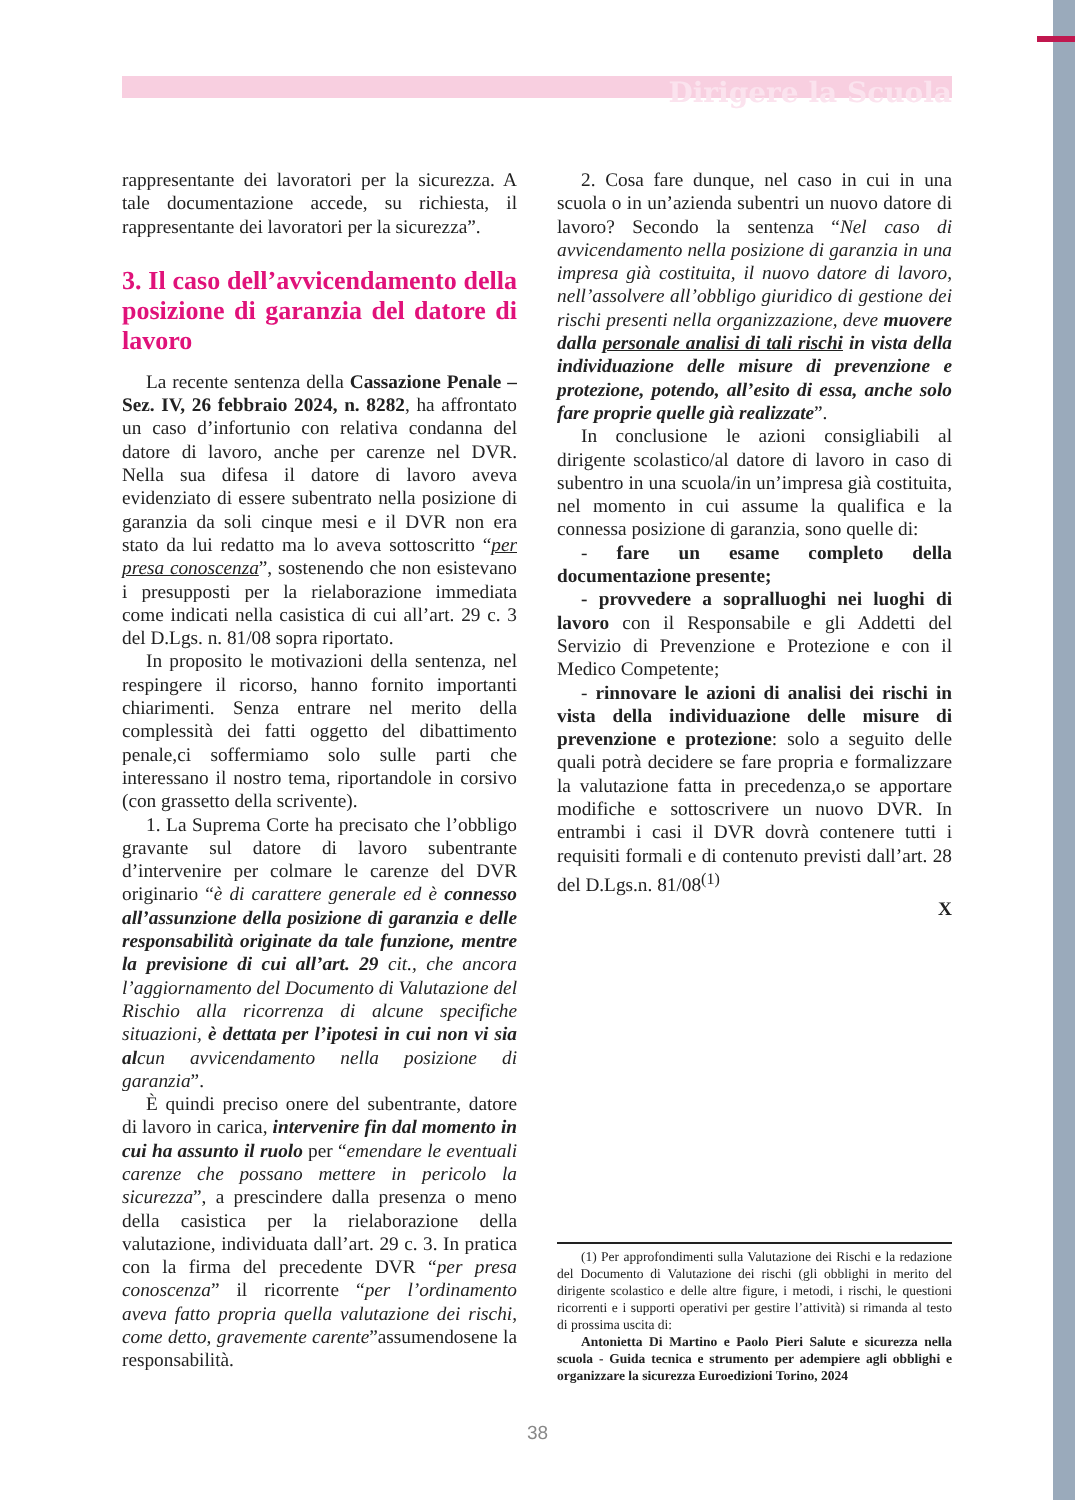Dirigere la Scuola
rappresentante dei lavoratori per la sicurezza. A tale documentazione accede, su richiesta, il rappresentante dei lavoratori per la sicurezza”.
3. Il caso dell’avvicendamento della posizione di garanzia del datore di lavoro
La recente sentenza della Cassazione Penale – Sez. IV, 26 febbraio 2024, n. 8282, ha affrontato un caso d’infortunio con relativa condanna del datore di lavoro, anche per carenze nel DVR. Nella sua difesa il datore di lavoro aveva evidenziato di essere subentrato nella posizione di garanzia da soli cinque mesi e il DVR non era stato da lui redatto ma lo aveva sottoscritto “per presa conoscenza”, sostenendo che non esistevano i presupposti per la rielaborazione immediata come indicati nella casistica di cui all’art. 29 c. 3 del D.Lgs. n. 81/08 sopra riportato.
In proposito le motivazioni della sentenza, nel respingere il ricorso, hanno fornito importanti chiarimenti. Senza entrare nel merito della complessità dei fatti oggetto del dibattimento penale,ci soffermiamo solo sulle parti che interessano il nostro tema, riportandole in corsivo (con grassetto della scrivente).
1. La Suprema Corte ha precisato che l’obbligo gravante sul datore di lavoro subentrante d’intervenire per colmare le carenze del DVR originario “è di carattere generale ed è connesso all’assunzione della posizione di garanzia e delle responsabilità originate da tale funzione, mentre la previsione di cui all’art. 29 cit., che ancora l’aggiornamento del Documento di Valutazione del Rischio alla ricorrenza di alcune specifiche situazioni, è dettata per l’ipotesi in cui non vi sia alcun avvicendamento nella posizione di garanzia”.
È quindi preciso onere del subentrante, datore di lavoro in carica, intervenire fin dal momento in cui ha assunto il ruolo per “emendare le eventuali carenze che possano mettere in pericolo la sicurezza”, a prescindere dalla presenza o meno della casistica per la rielaborazione della valutazione, individuata dall’art. 29 c. 3. In pratica con la firma del precedente DVR “per presa conoscenza” il ricorrente “per l’ordinamento aveva fatto propria quella valutazione dei rischi, come detto, gravemente carente”assumendosene la responsabilità.
2. Cosa fare dunque, nel caso in cui in una scuola o in un’azienda subentri un nuovo datore di lavoro? Secondo la sentenza “Nel caso di avvicendamento nella posizione di garanzia in una impresa già costituita, il nuovo datore di lavoro, nell’assolvere all’obbligo giuridico di gestione dei rischi presenti nella organizzazione, deve muovere dalla personale analisi di tali rischi in vista della individuazione delle misure di prevenzione e protezione, potendo, all’esito di essa, anche solo fare proprie quelle già realizzate”.
In conclusione le azioni consigliabili al dirigente scolastico/al datore di lavoro in caso di subentro in una scuola/in un’impresa già costituita, nel momento in cui assume la qualifica e la connessa posizione di garanzia, sono quelle di:
- fare un esame completo della documentazione presente;
- provvedere a sopralluoghi nei luoghi di lavoro con il Responsabile e gli Addetti del Servizio di Prevenzione e Protezione e con il Medico Competente;
- rinnovare le azioni di analisi dei rischi in vista della individuazione delle misure di prevenzione e protezione: solo a seguito delle quali potrà decidere se fare propria e formalizzare la valutazione fatta in precedenza,o se apportare modifiche e sottoscrivere un nuovo DVR. In entrambi i casi il DVR dovrà contenere tutti i requisiti formali e di contenuto previsti dall’art. 28 del D.Lgs.n. 81/08<sup>(1)</sup>
X
(1) Per approfondimenti sulla Valutazione dei Rischi e la redazione del Documento di Valutazione dei rischi (gli obblighi in merito del dirigente scolastico e delle altre figure, i metodi, i rischi, le questioni ricorrenti e i supporti operativi per gestire l’attività) si rimanda al testo di prossima uscita di:
Antonietta Di Martino e Paolo Pieri Salute e sicurezza nella scuola - Guida tecnica e strumento per adempiere agli obblighi e organizzare la sicurezza Euroedizioni Torino, 2024
38